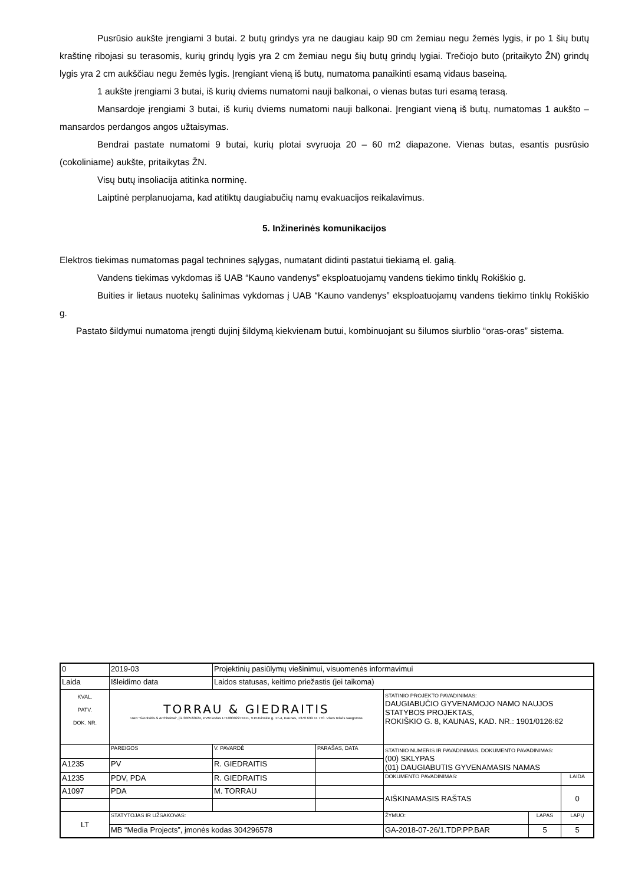Pusrūsio aukšte įrengiami 3 butai. 2 butų grindys yra ne daugiau kaip 90 cm žemiau negu žemės lygis, ir po 1 šių butų kraštinę ribojasi su terasomis, kurių grindų lygis yra 2 cm žemiau negu šių butų grindų lygiai. Trečiojo buto (pritaikyto ŽN) grindų lygis yra 2 cm aukščiau negu žemės lygis. Įrengiant vieną iš butų, numatoma panaikinti esamą vidaus baseiną.
1 aukšte įrengiami 3 butai, iš kurių dviems numatomi nauji balkonai, o vienas butas turi esamą terasą.
Mansardoje įrengiami 3 butai, iš kurių dviems numatomi nauji balkonai. Įrengiant vieną iš butų, numatomas 1 aukšto – mansardos perdangos angos užtaisymas.
Bendrai pastate numatomi 9 butai, kurių plotai svyruoja 20 – 60 m2 diapazone. Vienas butas, esantis pusrūsio (cokoliniame) aukšte, pritaikytas ŽN.
Visų butų insoliacija atitinka norminę.
Laiptinė perplanuojama, kad atitiktų daugiabučių namų evakuacijos reikalavimus.
5. Inžinerinės komunikacijos
Elektros tiekimas numatomas pagal technines sąlygas, numatant didinti pastatui tiekiamą el. galią.
Vandens tiekimas vykdomas iš UAB “Kauno vandenys” eksploatuojamų vandens tiekimo tinklų Rokiškio g.
Buities ir lietaus nuotekų šalinimas vykdomas į UAB “Kauno vandenys” eksploatuojamų vandens tiekimo tinklų Rokiškio g.
Pastato šildymui numatoma įrengti dujinį šildymą kiekvienam butui, kombinuojant su šilumos siurblio “oras-oras” sistema.
| 0 | 2019-03 | Projektinių pasiūlymų viešinimui, visuomenės informavimui | | | | |
| Laida | Išleidimo data | Laidos statusas, keitimo priežastis (jei taikoma) | | | | |
| KVAL. PATV. DOK. NR. | TORRAU & GIEDRAITIS UAB "Giedraitis & Architektai", į.k.300522624, PVM kodas LT100002274111, V.Putvinskio g. 17-4, Kaunas, +370 699 11 770. Visos teisės saugomos | | | STATINIO PROJEKTO PAVADINIMAS: DAUGIABUČIO GYVENAMOJO NAMO NAUJOS STATYBOS PROJEKTAS, ROKIŠKIO G. 8, KAUNAS, KAD. NR.: 1901/0126:62 | | |
| | PAREIGOS | V. PAVARDĖ | PARAŠAS, DATA | STATINIO NUMERIS IR PAVADINIMAS. DOKUMENTO PAVADINIMAS: (00) SKLYPAS (01) DAUGIABUTIS GYVENAMASIS NAMAS | | |
| A1235 | PV | R. GIEDRAITIS | | | | |
| A1235 | PDV, PDA | R. GIEDRAITIS | | DOKUMENTO PAVADINIMAS: | | LAIDA |
| A1097 | PDA | M. TORRAU | | AIŠKINAMASIS RAŠTAS | | 0 |
| LT | STATYTOJAS IR UŽSAKOVAS: | | | ŽYMUO: | LAPAS | LAPŲ |
| | MB “Media Projects”, įmonės kodas 304296578 | | | GA-2018-07-26/1.TDP.PP.BAR | 5 | 5 |